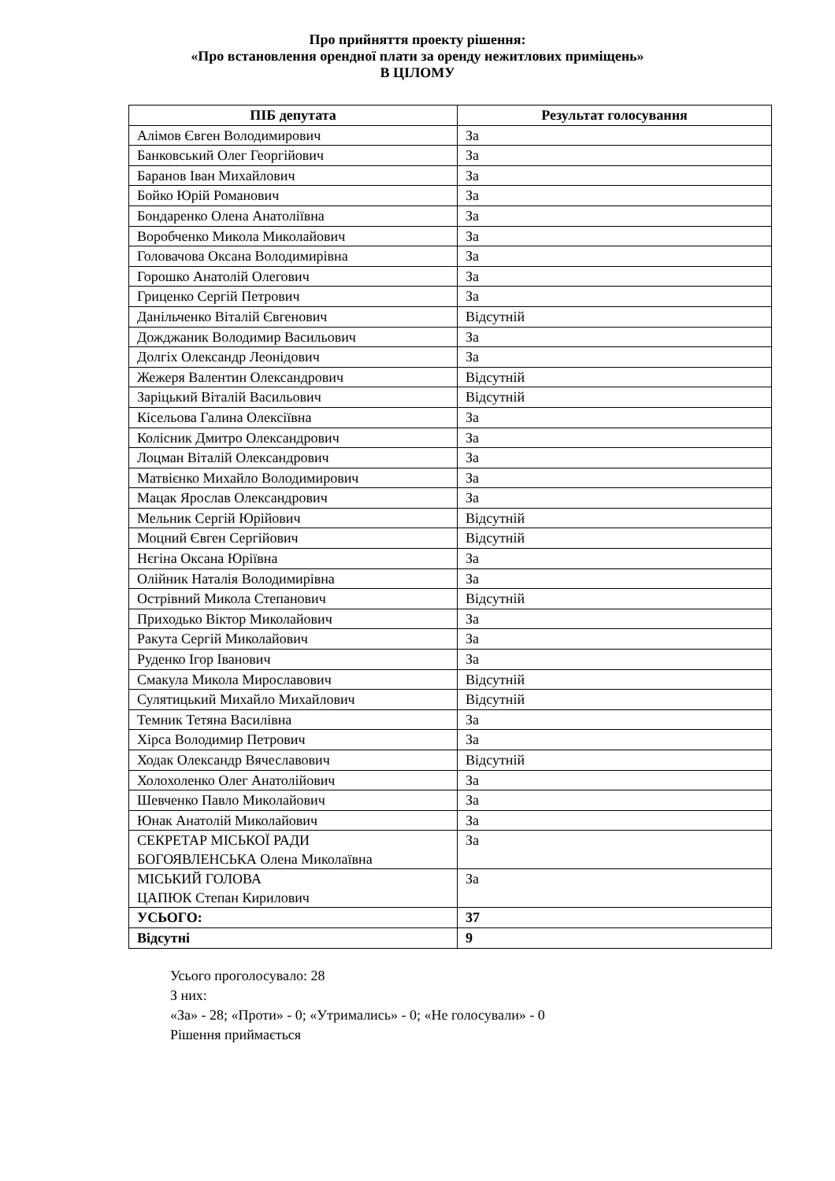Про прийняття проекту рішення:
«Про встановлення орендної плати за оренду нежитлових приміщень»
В ЦІЛОМУ
| ПІБ депутата | Результат голосування |
| --- | --- |
| Алімов Євген Володимирович | За |
| Банковський Олег Георгійович | За |
| Баранов Іван Михайлович | За |
| Бойко Юрій Романович | За |
| Бондаренко Олена Анатоліївна | За |
| Воробченко Микола Миколайович | За |
| Головачова Оксана Володимирівна | За |
| Горошко Анатолій Олегович | За |
| Гриценко Сергій Петрович | За |
| Данільченко Віталій Євгенович | Відсутній |
| Дожджаник Володимир Васильович | За |
| Долгіх Олександр Леонідович | За |
| Жежеря Валентин Олександрович | Відсутній |
| Заріцький Віталій Васильович | Відсутній |
| Кісельова Галина Олексіївна | За |
| Колісник Дмитро Олександрович | За |
| Лоцман Віталій Олександрович | За |
| Матвієнко Михайло Володимирович | За |
| Мацак Ярослав Олександрович | За |
| Мельник Сергій Юрійович | Відсутній |
| Моцний Євген Сергійович | Відсутній |
| Нєгіна Оксана Юріївна | За |
| Олійник Наталія Володимирівна | За |
| Острівний Микола Степанович | Відсутній |
| Приходько Віктор Миколайович | За |
| Ракута Сергій Миколайович | За |
| Руденко Ігор Іванович | За |
| Смакула Микола Мирославович | Відсутній |
| Сулятицький Михайло Михайлович | Відсутній |
| Темник Тетяна Василівна | За |
| Хірса Володимир Петрович | За |
| Ходак Олександр Вячеславович | Відсутній |
| Холохоленко Олег Анатолійович | За |
| Шевченко Павло Миколайович | За |
| Юнак Анатолій Миколайович | За |
| СЕКРЕТАР МІСЬКОЇ РАДИ БОГОЯВЛЕНСЬКА Олена Миколаївна | За |
| МІСЬКИЙ ГОЛОВА ЦАПЮК Степан Кирилович | За |
| УСЬОГО: | 37 |
| Відсутні | 9 |
Усього проголосувало: 28
З них:
«За» - 28; «Проти» - 0; «Утримались» - 0; «Не голосували» - 0
Рішення приймається